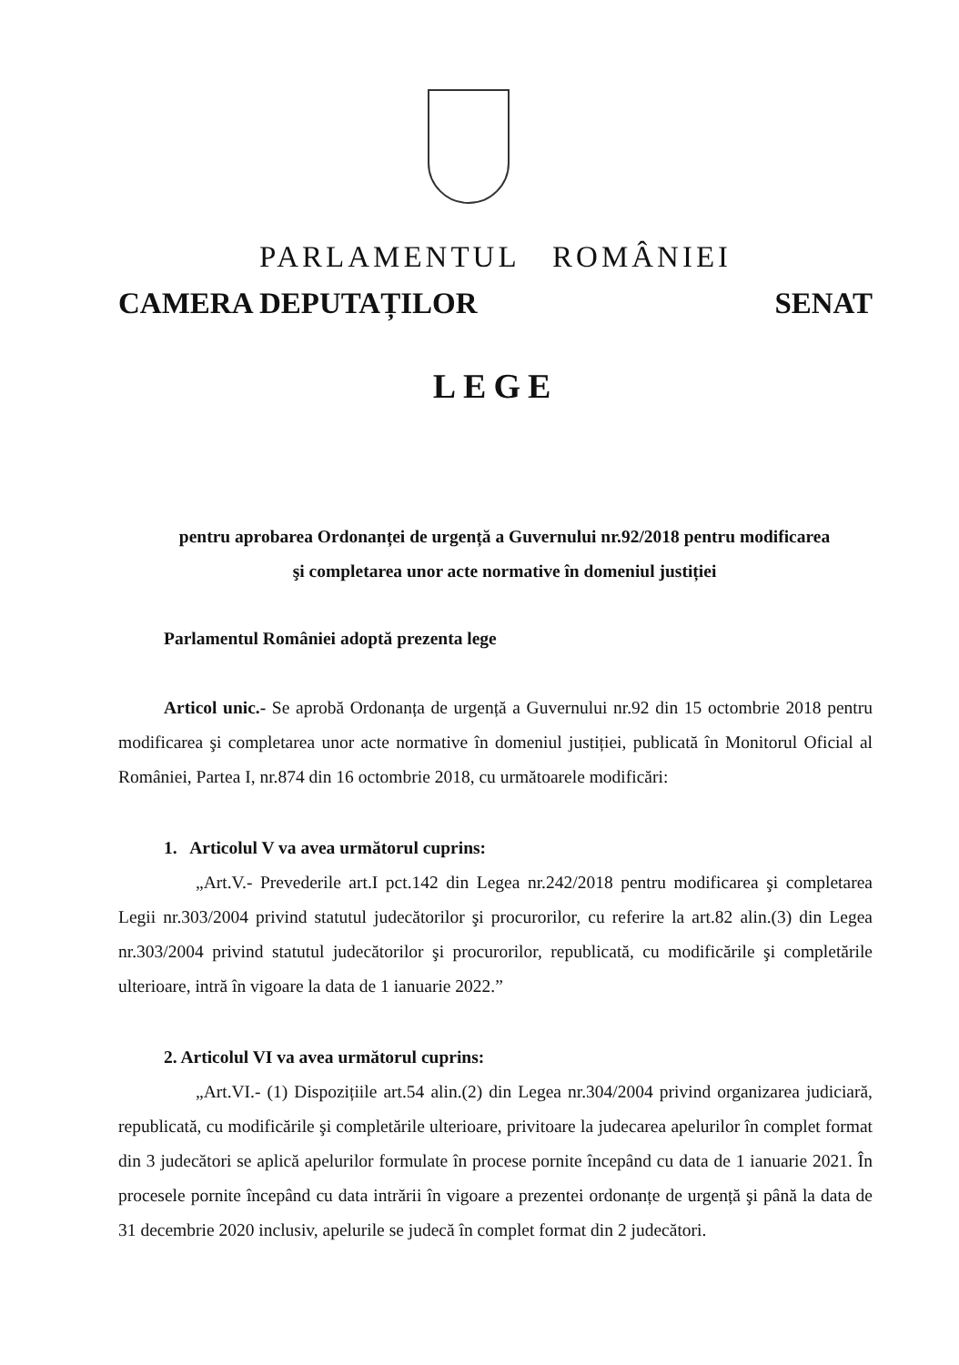PARLAMENTUL ROMÂNIEI
CAMERA DEPUTAȚILOR SENAT
LEGE
pentru aprobarea Ordonanței de urgență a Guvernului nr.92/2018 pentru modificarea
şi completarea unor acte normative în domeniul justiției
Parlamentul României adoptă prezenta lege
Articol unic.- Se aprobă Ordonanța de urgență a Guvernului nr.92 din 15 octombrie 2018 pentru modificarea şi completarea unor acte normative în domeniul justiției, publicată în Monitorul Oficial al României, Partea I, nr.874 din 16 octombrie 2018, cu următoarele modificări:
1. Articolul V va avea următorul cuprins:
„Art.V.- Prevederile art.I pct.142 din Legea nr.242/2018 pentru modificarea şi completarea Legii nr.303/2004 privind statutul judecătorilor şi procurorilor, cu referire la art.82 alin.(3) din Legea nr.303/2004 privind statutul judecătorilor şi procurorilor, republicată, cu modificările şi completările ulterioare, intră în vigoare la data de 1 ianuarie 2022.”
2. Articolul VI va avea următorul cuprins:
„Art.VI.- (1) Dispozițiile art.54 alin.(2) din Legea nr.304/2004 privind organizarea judiciară, republicată, cu modificările şi completările ulterioare, privitoare la judecarea apelurilor în complet format din 3 judecători se aplică apelurilor formulate în procese pornite începând cu data de 1 ianuarie 2021. În procesele pornite începând cu data intrării în vigoare a prezentei ordonanțe de urgență şi până la data de 31 decembrie 2020 inclusiv, apelurile se judecă în complet format din 2 judecători.